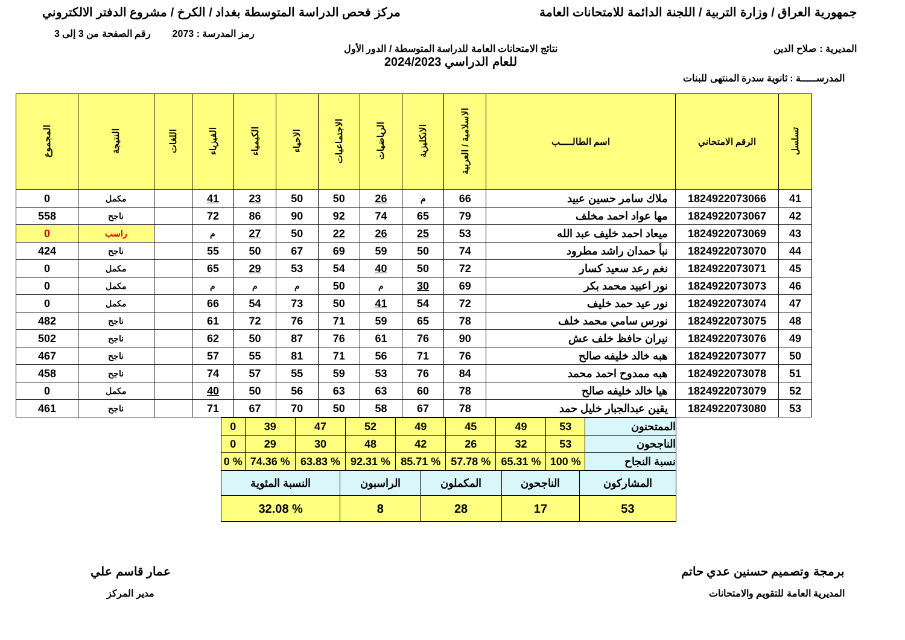جمهورية العراق / وزارة التربية / اللجنة الدائمة للامتحانات العامة
مركز فحص الدراسة المتوسطة بغداد / الكرخ / مشروع الدفتر الالكتروني
رمز المدرسة : 2073 رقم الصفحة من 3 إلى 3
المديرية : صلاح الدين نتائج الامتحانات العامة للدراسة المتوسطة / الدور الأول
للعام الدراسي 2024/2023
المدرســـــة : ثانوية سدرة المنتهى للبنات
| تسلسل | الرقم الامتحاني | اسم الطالـــــب | الاسلامية / العربية | الانكليزية | الرياضيات | الاجتماعيات | الاحياء | الكيمياء | الفيزياء | اللغات | النتيجة | المجموع |
| --- | --- | --- | --- | --- | --- | --- | --- | --- | --- | --- | --- | --- |
| 41 | 1824922073066 | ملاك سامر حسين عبيد | 66 | م | 26 | 50 | 50 | 23 | 41 | | مكمل | 0 |
| 42 | 1824922073067 | مها عواد احمد مخلف | 79 | 65 | 74 | 92 | 90 | 86 | 72 | | ناجح | 558 |
| 43 | 1824922073069 | ميعاد احمد خليف عبد الله | 53 | 25 | 26 | 22 | 50 | 27 | م | | راسب | 0 |
| 44 | 1824922073070 | نبأ حمدان راشد مطرود | 74 | 50 | 59 | 69 | 67 | 50 | 55 | | ناجح | 424 |
| 45 | 1824922073071 | نغم رعد سعيد كسار | 72 | 50 | 40 | 54 | 53 | 29 | 65 | | مكمل | 0 |
| 46 | 1824922073073 | نور اعبيد محمد بكر | 69 | 30 | م | 50 | م | م | م | | مكمل | 0 |
| 47 | 1824922073074 | نور عيد حمد خليف | 72 | 54 | 41 | 50 | 73 | 54 | 66 | | مكمل | 0 |
| 48 | 1824922073075 | نورس سامي محمد خلف | 78 | 65 | 59 | 71 | 76 | 72 | 61 | | ناجح | 482 |
| 49 | 1824922073076 | نيران حافظ خلف عش | 90 | 76 | 61 | 76 | 87 | 50 | 62 | | ناجح | 502 |
| 50 | 1824922073077 | هبه خالد خليفه صالح | 76 | 71 | 56 | 71 | 81 | 55 | 57 | | ناجح | 467 |
| 51 | 1824922073078 | هبه ممدوح احمد محمد | 84 | 76 | 53 | 59 | 55 | 57 | 74 | | ناجح | 458 |
| 52 | 1824922073079 | هيا خالد خليفه صالح | 78 | 60 | 63 | 63 | 56 | 50 | 40 | | مكمل | 0 |
| 53 | 1824922073080 | يقين عبدالجبار خليل حمد | 78 | 67 | 58 | 50 | 70 | 67 | 71 | | ناجح | 461 |
| الممتحنون | 53 | 49 | 45 | 49 | 52 | 47 | 39 | 0 |
| الناجحون | 53 | 32 | 26 | 42 | 48 | 30 | 29 | 0 |
| نسبة النجاح | % 100 | % 65.31 | % 57.78 | % 85.71 | % 92.31 | % 63.83 | % 74.36 | % 0 |
| المشاركون | الناجحون | المكملون | الراسبون | النسبة المئوية |
| 53 | 17 | 28 | 8 | % 32.08 |
برمجة وتصميم حسنين عدي حاتم
المديرية العامة للتقويم والامتحانات
عمار قاسم علي
مدير المركز